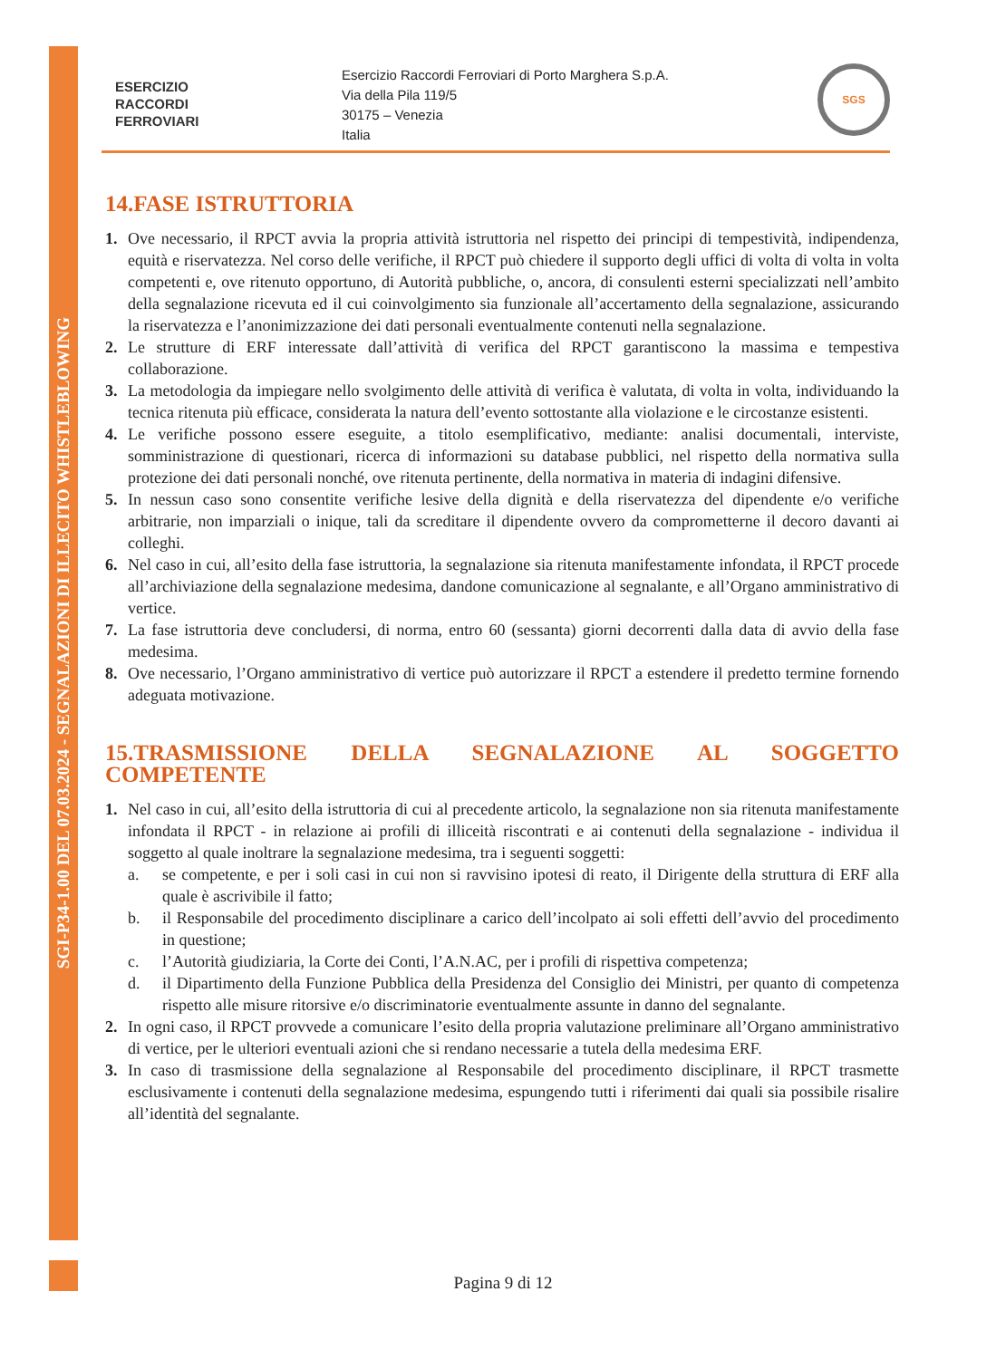SGI-P34-1.00 DEL 07.03.2024 - SEGNALAZIONI DI ILLECITO WHISTLEBLOWING
ESERCIZIO
RACCORDI
FERROVIARI
Esercizio Raccordi Ferroviari di Porto Marghera S.p.A.
Via della Pila 119/5
30175 – Venezia
Italia
SGS
14.FASE ISTRUTTORIA
1. Ove necessario, il RPCT avvia la propria attività istruttoria nel rispetto dei principi di tempestività, indipendenza, equità e riservatezza. Nel corso delle verifiche, il RPCT può chiedere il supporto degli uffici di volta di volta in volta competenti e, ove ritenuto opportuno, di Autorità pubbliche, o, ancora, di consulenti esterni specializzati nell’ambito della segnalazione ricevuta ed il cui coinvolgimento sia funzionale all’accertamento della segnalazione, assicurando la riservatezza e l’anonimizzazione dei dati personali eventualmente contenuti nella segnalazione.
2. Le strutture di ERF interessate dall’attività di verifica del RPCT garantiscono la massima e tempestiva collaborazione.
3. La metodologia da impiegare nello svolgimento delle attività di verifica è valutata, di volta in volta, individuando la tecnica ritenuta più efficace, considerata la natura dell’evento sottostante alla violazione e le circostanze esistenti.
4. Le verifiche possono essere eseguite, a titolo esemplificativo, mediante: analisi documentali, interviste, somministrazione di questionari, ricerca di informazioni su database pubblici, nel rispetto della normativa sulla protezione dei dati personali nonché, ove ritenuta pertinente, della normativa in materia di indagini difensive.
5. In nessun caso sono consentite verifiche lesive della dignità e della riservatezza del dipendente e/o verifiche arbitrarie, non imparziali o inique, tali da screditare il dipendente ovvero da comprometterne il decoro davanti ai colleghi.
6. Nel caso in cui, all’esito della fase istruttoria, la segnalazione sia ritenuta manifestamente infondata, il RPCT procede all’archiviazione della segnalazione medesima, dandone comunicazione al segnalante, e all’Organo amministrativo di vertice.
7. La fase istruttoria deve concludersi, di norma, entro 60 (sessanta) giorni decorrenti dalla data di avvio della fase medesima.
8. Ove necessario, l’Organo amministrativo di vertice può autorizzare il RPCT a estendere il predetto termine fornendo adeguata motivazione.
15.TRASMISSIONE DELLA SEGNALAZIONE AL SOGGETTO COMPETENTE
1. Nel caso in cui, all’esito della istruttoria di cui al precedente articolo, la segnalazione non sia ritenuta manifestamente infondata il RPCT - in relazione ai profili di illiceità riscontrati e ai contenuti della segnalazione - individua il soggetto al quale inoltrare la segnalazione medesima, tra i seguenti soggetti:
a. se competente, e per i soli casi in cui non si ravvisino ipotesi di reato, il Dirigente della struttura di ERF alla quale è ascrivibile il fatto;
b. il Responsabile del procedimento disciplinare a carico dell’incolpato ai soli effetti dell’avvio del procedimento in questione;
c. l’Autorità giudiziaria, la Corte dei Conti, l’A.N.AC, per i profili di rispettiva competenza;
d. il Dipartimento della Funzione Pubblica della Presidenza del Consiglio dei Ministri, per quanto di competenza rispetto alle misure ritorsive e/o discriminatorie eventualmente assunte in danno del segnalante.
2. In ogni caso, il RPCT provvede a comunicare l’esito della propria valutazione preliminare all’Organo amministrativo di vertice, per le ulteriori eventuali azioni che si rendano necessarie a tutela della medesima ERF.
3. In caso di trasmissione della segnalazione al Responsabile del procedimento disciplinare, il RPCT trasmette esclusivamente i contenuti della segnalazione medesima, espungendo tutti i riferimenti dai quali sia possibile risalire all’identità del segnalante.
Pagina 9 di 12